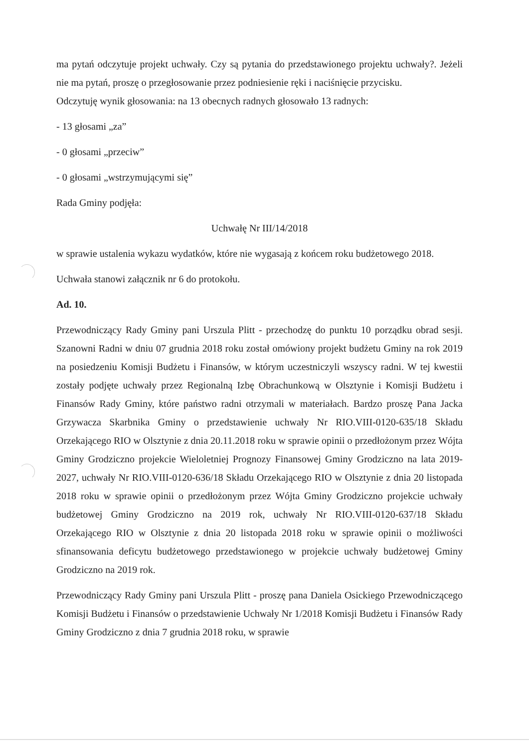ma pytań odczytuje projekt uchwały. Czy są pytania do przedstawionego projektu uchwały?. Jeżeli nie ma pytań, proszę o przegłosowanie przez podniesienie ręki i naciśnięcie przycisku.
Odczytuję wynik głosowania: na 13 obecnych radnych głosowało 13 radnych:
- 13 głosami „za”
- 0 głosami „przeciw”
- 0 głosami „wstrzymującymi się”
Rada Gminy podjęła:
Uchwałę Nr III/14/2018
w sprawie ustalenia wykazu wydatków, które nie wygasają z końcem roku budżetowego 2018.
Uchwała stanowi załącznik nr 6 do protokołu.
Ad. 10.
Przewodniczący Rady Gminy pani Urszula Plitt - przechodzę do punktu 10 porządku obrad sesji. Szanowni Radni w dniu 07 grudnia 2018 roku został omówiony projekt budżetu Gminy na rok 2019 na posiedzeniu Komisji Budżetu i Finansów, w którym uczestniczyli wszyscy radni. W tej kwestii zostały podjęte uchwały przez Regionalną Izbę Obrachunkową w Olsztynie i Komisji Budżetu i Finansów Rady Gminy, które państwo radni otrzymali w materiałach. Bardzo proszę Pana Jacka Grzywacza Skarbnika Gminy o przedstawienie uchwały Nr RIO.VIII-0120-635/18 Składu Orzekającego RIO w Olsztynie z dnia 20.11.2018 roku w sprawie opinii o przedłożonym przez Wójta Gminy Grodziczno projekcie Wieloletniej Prognozy Finansowej Gminy Grodziczno na lata 2019-2027, uchwały Nr RIO.VIII-0120-636/18 Składu Orzekającego RIO w Olsztynie z dnia 20 listopada 2018 roku w sprawie opinii o przedłożonym przez Wójta Gminy Grodziczno projekcie uchwały budżetowej Gminy Grodziczno na 2019 rok, uchwały Nr RIO.VIII-0120-637/18 Składu Orzekającego RIO w Olsztynie z dnia 20 listopada 2018 roku w sprawie opinii o możliwości sfinansowania deficytu budżetowego przedstawionego w projekcie uchwały budżetowej Gminy Grodziczno na 2019 rok.
Przewodniczący Rady Gminy pani Urszula Plitt - proszę pana Daniela Osickiego Przewodniczącego Komisji Budżetu i Finansów o przedstawienie Uchwały Nr 1/2018 Komisji Budżetu i Finansów Rady Gminy Grodziczno z dnia 7 grudnia 2018 roku, w sprawie